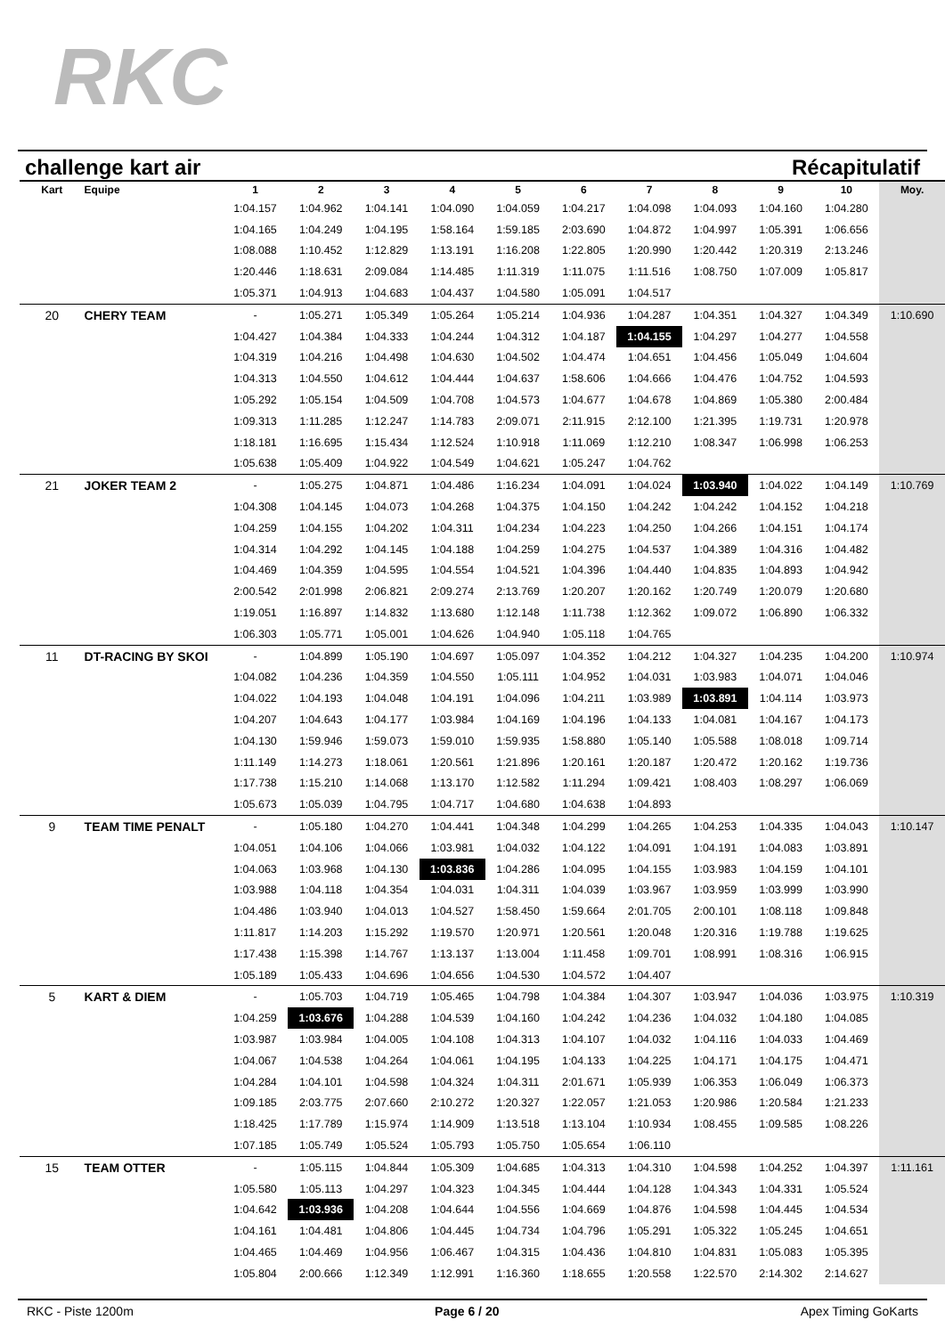RKC
challenge kart air Récapitulatif
| Kart | Equipe | 1 | 2 | 3 | 4 | 5 | 6 | 7 | 8 | 9 | 10 | Moy. |
| --- | --- | --- | --- | --- | --- | --- | --- | --- | --- | --- | --- | --- |
| | | 1:04.157 | 1:04.962 | 1:04.141 | 1:04.090 | 1:04.059 | 1:04.217 | 1:04.098 | 1:04.093 | 1:04.160 | 1:04.280 | |
| | | 1:04.165 | 1:04.249 | 1:04.195 | 1:58.164 | 1:59.185 | 2:03.690 | 1:04.872 | 1:04.997 | 1:05.391 | 1:06.656 | |
| | | 1:08.088 | 1:10.452 | 1:12.829 | 1:13.191 | 1:16.208 | 1:22.805 | 1:20.990 | 1:20.442 | 1:20.319 | 2:13.246 | |
| | | 1:20.446 | 1:18.631 | 2:09.084 | 1:14.485 | 1:11.319 | 1:11.075 | 1:11.516 | 1:08.750 | 1:07.009 | 1:05.817 | |
| | | 1:05.371 | 1:04.913 | 1:04.683 | 1:04.437 | 1:04.580 | 1:05.091 | 1:04.517 | | | | |
| 20 | CHERY TEAM | - | 1:05.271 | 1:05.349 | 1:05.264 | 1:05.214 | 1:04.936 | 1:04.287 | 1:04.351 | 1:04.327 | 1:04.349 | 1:10.690 |
| | | 1:04.427 | 1:04.384 | 1:04.333 | 1:04.244 | 1:04.312 | 1:04.187 | 1:04.155 | 1:04.297 | 1:04.277 | 1:04.558 | |
| | | 1:04.319 | 1:04.216 | 1:04.498 | 1:04.630 | 1:04.502 | 1:04.474 | 1:04.651 | 1:04.456 | 1:05.049 | 1:04.604 | |
| | | 1:04.313 | 1:04.550 | 1:04.612 | 1:04.444 | 1:04.637 | 1:58.606 | 1:04.666 | 1:04.476 | 1:04.752 | 1:04.593 | |
| | | 1:05.292 | 1:05.154 | 1:04.509 | 1:04.708 | 1:04.573 | 1:04.677 | 1:04.678 | 1:04.869 | 1:05.380 | 2:00.484 | |
| | | 1:09.313 | 1:11.285 | 1:12.247 | 1:14.783 | 2:09.071 | 2:11.915 | 2:12.100 | 1:21.395 | 1:19.731 | 1:20.978 | |
| | | 1:18.181 | 1:16.695 | 1:15.434 | 1:12.524 | 1:10.918 | 1:11.069 | 1:12.210 | 1:08.347 | 1:06.998 | 1:06.253 | |
| | | 1:05.638 | 1:05.409 | 1:04.922 | 1:04.549 | 1:04.621 | 1:05.247 | 1:04.762 | | | | |
| 21 | JOKER TEAM 2 | - | 1:05.275 | 1:04.871 | 1:04.486 | 1:16.234 | 1:04.091 | 1:04.024 | 1:03.940 | 1:04.022 | 1:04.149 | 1:10.769 |
| | | 1:04.308 | 1:04.145 | 1:04.073 | 1:04.268 | 1:04.375 | 1:04.150 | 1:04.242 | 1:04.242 | 1:04.152 | 1:04.218 | |
| | | 1:04.259 | 1:04.155 | 1:04.202 | 1:04.311 | 1:04.234 | 1:04.223 | 1:04.250 | 1:04.266 | 1:04.151 | 1:04.174 | |
| | | 1:04.314 | 1:04.292 | 1:04.145 | 1:04.188 | 1:04.259 | 1:04.275 | 1:04.537 | 1:04.389 | 1:04.316 | 1:04.482 | |
| | | 1:04.469 | 1:04.359 | 1:04.595 | 1:04.554 | 1:04.521 | 1:04.396 | 1:04.440 | 1:04.835 | 1:04.893 | 1:04.942 | |
| | | 2:00.542 | 2:01.998 | 2:06.821 | 2:09.274 | 2:13.769 | 1:20.207 | 1:20.162 | 1:20.749 | 1:20.079 | 1:20.680 | |
| | | 1:19.051 | 1:16.897 | 1:14.832 | 1:13.680 | 1:12.148 | 1:11.738 | 1:12.362 | 1:09.072 | 1:06.890 | 1:06.332 | |
| | | 1:06.303 | 1:05.771 | 1:05.001 | 1:04.626 | 1:04.940 | 1:05.118 | 1:04.765 | | | | |
| 11 | DT-RACING BY SKOI | - | 1:04.899 | 1:05.190 | 1:04.697 | 1:05.097 | 1:04.352 | 1:04.212 | 1:04.327 | 1:04.235 | 1:04.200 | 1:10.974 |
| | | 1:04.082 | 1:04.236 | 1:04.359 | 1:04.550 | 1:05.111 | 1:04.952 | 1:04.031 | 1:03.983 | 1:04.071 | 1:04.046 | |
| | | 1:04.022 | 1:04.193 | 1:04.048 | 1:04.191 | 1:04.096 | 1:04.211 | 1:03.989 | 1:03.891 | 1:04.114 | 1:03.973 | |
| | | 1:04.207 | 1:04.643 | 1:04.177 | 1:03.984 | 1:04.169 | 1:04.196 | 1:04.133 | 1:04.081 | 1:04.167 | 1:04.173 | |
| | | 1:04.130 | 1:59.946 | 1:59.073 | 1:59.010 | 1:59.935 | 1:58.880 | 1:05.140 | 1:05.588 | 1:08.018 | 1:09.714 | |
| | | 1:11.149 | 1:14.273 | 1:18.061 | 1:20.561 | 1:21.896 | 1:20.161 | 1:20.187 | 1:20.472 | 1:20.162 | 1:19.736 | |
| | | 1:17.738 | 1:15.210 | 1:14.068 | 1:13.170 | 1:12.582 | 1:11.294 | 1:09.421 | 1:08.403 | 1:08.297 | 1:06.069 | |
| | | 1:05.673 | 1:05.039 | 1:04.795 | 1:04.717 | 1:04.680 | 1:04.638 | 1:04.893 | | | | |
| 9 | TEAM TIME PENALT | - | 1:05.180 | 1:04.270 | 1:04.441 | 1:04.348 | 1:04.299 | 1:04.265 | 1:04.253 | 1:04.335 | 1:04.043 | 1:10.147 |
| | | 1:04.051 | 1:04.106 | 1:04.066 | 1:03.981 | 1:04.032 | 1:04.122 | 1:04.091 | 1:04.191 | 1:04.083 | 1:03.891 | |
| | | 1:04.063 | 1:03.968 | 1:04.130 | 1:03.836 | 1:04.286 | 1:04.095 | 1:04.155 | 1:03.983 | 1:04.159 | 1:04.101 | |
| | | 1:03.988 | 1:04.118 | 1:04.354 | 1:04.031 | 1:04.311 | 1:04.039 | 1:03.967 | 1:03.959 | 1:03.999 | 1:03.990 | |
| | | 1:04.486 | 1:03.940 | 1:04.013 | 1:04.527 | 1:58.450 | 1:59.664 | 2:01.705 | 2:00.101 | 1:08.118 | 1:09.848 | |
| | | 1:11.817 | 1:14.203 | 1:15.292 | 1:19.570 | 1:20.971 | 1:20.561 | 1:20.048 | 1:20.316 | 1:19.788 | 1:19.625 | |
| | | 1:17.438 | 1:15.398 | 1:14.767 | 1:13.137 | 1:13.004 | 1:11.458 | 1:09.701 | 1:08.991 | 1:08.316 | 1:06.915 | |
| | | 1:05.189 | 1:05.433 | 1:04.696 | 1:04.656 | 1:04.530 | 1:04.572 | 1:04.407 | | | | |
| 5 | KART & DIEM | - | 1:05.703 | 1:04.719 | 1:05.465 | 1:04.798 | 1:04.384 | 1:04.307 | 1:03.947 | 1:04.036 | 1:03.975 | 1:10.319 |
| | | 1:04.259 | 1:03.676 | 1:04.288 | 1:04.539 | 1:04.160 | 1:04.242 | 1:04.236 | 1:04.032 | 1:04.180 | 1:04.085 | |
| | | 1:03.987 | 1:03.984 | 1:04.005 | 1:04.108 | 1:04.313 | 1:04.107 | 1:04.032 | 1:04.116 | 1:04.033 | 1:04.469 | |
| | | 1:04.067 | 1:04.538 | 1:04.264 | 1:04.061 | 1:04.195 | 1:04.133 | 1:04.225 | 1:04.171 | 1:04.175 | 1:04.471 | |
| | | 1:04.284 | 1:04.101 | 1:04.598 | 1:04.324 | 1:04.311 | 2:01.671 | 1:05.939 | 1:06.353 | 1:06.049 | 1:06.373 | |
| | | 1:09.185 | 2:03.775 | 2:07.660 | 2:10.272 | 1:20.327 | 1:22.057 | 1:21.053 | 1:20.986 | 1:20.584 | 1:21.233 | |
| | | 1:18.425 | 1:17.789 | 1:15.974 | 1:14.909 | 1:13.518 | 1:13.104 | 1:10.934 | 1:08.455 | 1:09.585 | 1:08.226 | |
| | | 1:07.185 | 1:05.749 | 1:05.524 | 1:05.793 | 1:05.750 | 1:05.654 | 1:06.110 | | | | |
| 15 | TEAM OTTER | - | 1:05.115 | 1:04.844 | 1:05.309 | 1:04.685 | 1:04.313 | 1:04.310 | 1:04.598 | 1:04.252 | 1:04.397 | 1:11.161 |
| | | 1:05.580 | 1:05.113 | 1:04.297 | 1:04.323 | 1:04.345 | 1:04.444 | 1:04.128 | 1:04.343 | 1:04.331 | 1:05.524 | |
| | | 1:04.642 | 1:03.936 | 1:04.208 | 1:04.644 | 1:04.556 | 1:04.669 | 1:04.876 | 1:04.598 | 1:04.445 | 1:04.534 | |
| | | 1:04.161 | 1:04.481 | 1:04.806 | 1:04.445 | 1:04.734 | 1:04.796 | 1:05.291 | 1:05.322 | 1:05.245 | 1:04.651 | |
| | | 1:04.465 | 1:04.469 | 1:04.956 | 1:06.467 | 1:04.315 | 1:04.436 | 1:04.810 | 1:04.831 | 1:05.083 | 1:05.395 | |
| | | 1:05.804 | 2:00.666 | 1:12.349 | 1:12.991 | 1:16.360 | 1:18.655 | 1:20.558 | 1:22.570 | 2:14.302 | 2:14.627 | |
RKC - Piste 1200m Page 6 / 20 Apex Timing GoKarts